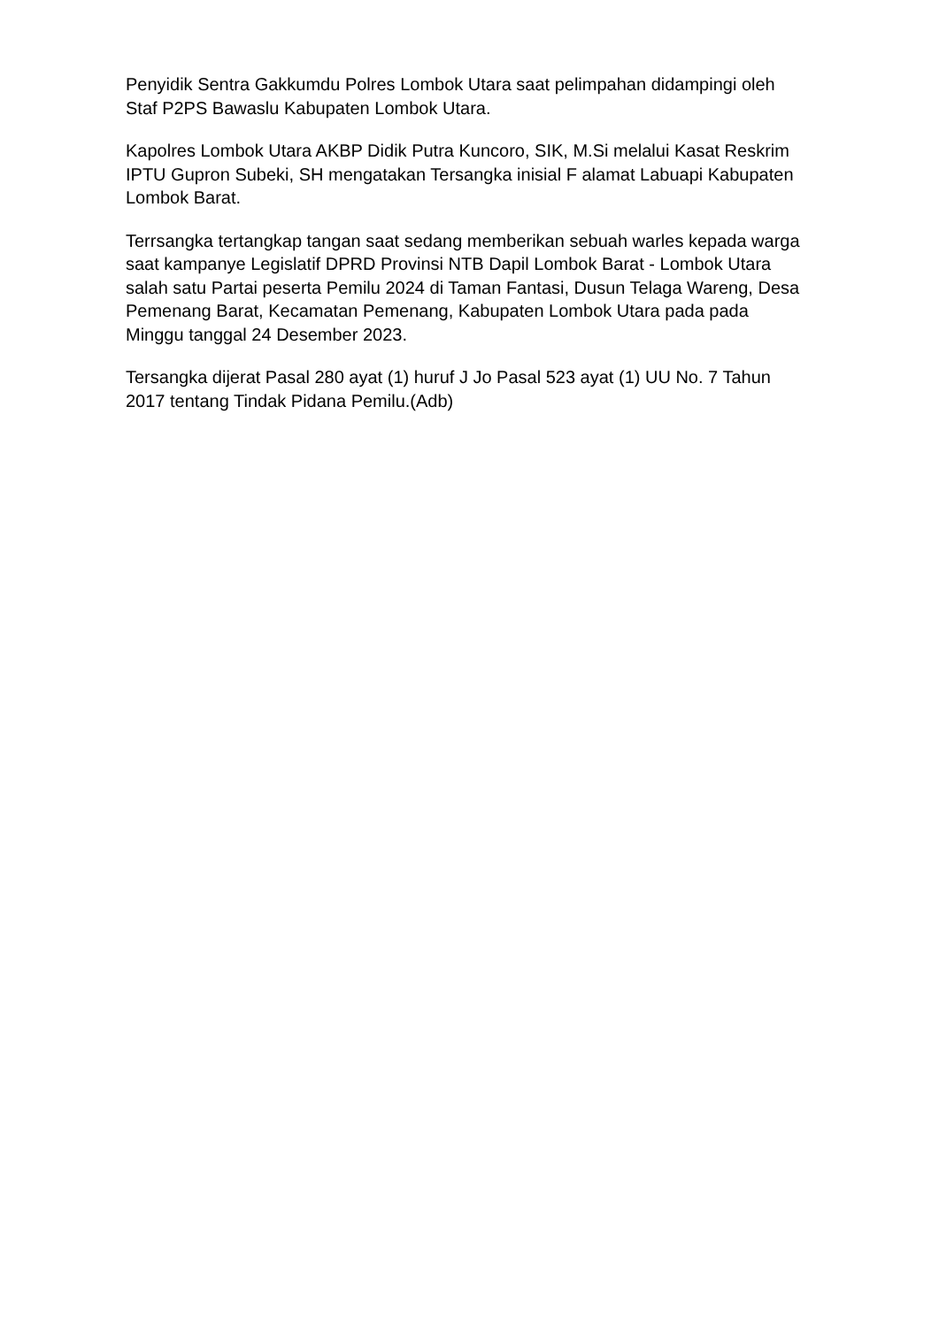Penyidik Sentra Gakkumdu Polres Lombok Utara saat pelimpahan didampingi oleh Staf P2PS Bawaslu Kabupaten Lombok Utara.
Kapolres Lombok Utara AKBP Didik Putra Kuncoro, SIK, M.Si melalui Kasat Reskrim IPTU Gupron Subeki, SH mengatakan Tersangka inisial F alamat Labuapi Kabupaten Lombok Barat.
Terrsangka tertangkap tangan saat sedang memberikan sebuah warles kepada warga saat kampanye Legislatif DPRD Provinsi NTB Dapil Lombok Barat - Lombok Utara salah satu Partai peserta Pemilu 2024 di Taman Fantasi, Dusun Telaga Wareng, Desa Pemenang Barat, Kecamatan Pemenang, Kabupaten Lombok Utara pada pada Minggu tanggal 24 Desember 2023.
Tersangka dijerat Pasal 280 ayat (1) huruf J Jo Pasal 523 ayat (1) UU No. 7 Tahun 2017 tentang Tindak Pidana Pemilu.(Adb)